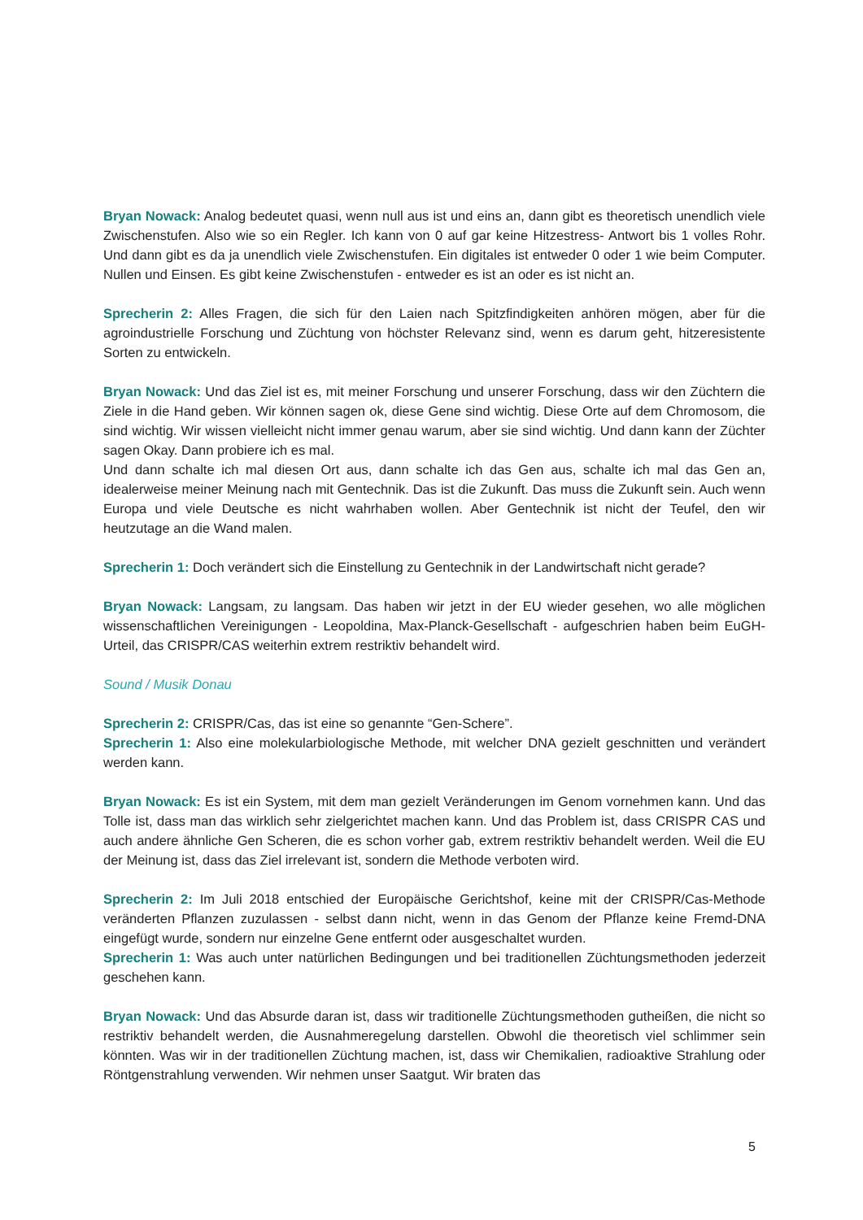Bryan Nowack: Analog bedeutet quasi, wenn null aus ist und eins an, dann gibt es theoretisch unendlich viele Zwischenstufen. Also wie so ein Regler. Ich kann von 0 auf gar keine Hitzestress- Antwort bis 1 volles Rohr. Und dann gibt es da ja unendlich viele Zwischenstufen. Ein digitales ist entweder 0 oder 1 wie beim Computer. Nullen und Einsen. Es gibt keine Zwischenstufen - entweder es ist an oder es ist nicht an.
Sprecherin 2: Alles Fragen, die sich für den Laien nach Spitzfindigkeiten anhören mögen, aber für die agroindustrielle Forschung und Züchtung von höchster Relevanz sind, wenn es darum geht, hitzeresistente Sorten zu entwickeln.
Bryan Nowack: Und das Ziel ist es, mit meiner Forschung und unserer Forschung, dass wir den Züchtern die Ziele in die Hand geben. Wir können sagen ok, diese Gene sind wichtig. Diese Orte auf dem Chromosom, die sind wichtig. Wir wissen vielleicht nicht immer genau warum, aber sie sind wichtig. Und dann kann der Züchter sagen Okay. Dann probiere ich es mal.
Und dann schalte ich mal diesen Ort aus, dann schalte ich das Gen aus, schalte ich mal das Gen an, idealerweise meiner Meinung nach mit Gentechnik. Das ist die Zukunft. Das muss die Zukunft sein. Auch wenn Europa und viele Deutsche es nicht wahrhaben wollen. Aber Gentechnik ist nicht der Teufel, den wir heutzutage an die Wand malen.
Sprecherin 1: Doch verändert sich die Einstellung zu Gentechnik in der Landwirtschaft nicht gerade?
Bryan Nowack: Langsam, zu langsam. Das haben wir jetzt in der EU wieder gesehen, wo alle möglichen wissenschaftlichen Vereinigungen - Leopoldina, Max-Planck-Gesellschaft - aufgeschrien haben beim EuGH-Urteil, das CRISPR/CAS weiterhin extrem restriktiv behandelt wird.
Sound / Musik Donau
Sprecherin 2: CRISPR/Cas, das ist eine so genannte “Gen-Schere”.
Sprecherin 1: Also eine molekularbiologische Methode, mit welcher DNA gezielt geschnitten und verändert werden kann.
Bryan Nowack: Es ist ein System, mit dem man gezielt Veränderungen im Genom vornehmen kann. Und das Tolle ist, dass man das wirklich sehr zielgerichtet machen kann. Und das Problem ist, dass CRISPR CAS und auch andere ähnliche Gen Scheren, die es schon vorher gab, extrem restriktiv behandelt werden. Weil die EU der Meinung ist, dass das Ziel irrelevant ist, sondern die Methode verboten wird.
Sprecherin 2: Im Juli 2018 entschied der Europäische Gerichtshof, keine mit der CRISPR/Cas-Methode veränderten Pflanzen zuzulassen - selbst dann nicht, wenn in das Genom der Pflanze keine Fremd-DNA eingefügt wurde, sondern nur einzelne Gene entfernt oder ausgeschaltet wurden.
Sprecherin 1: Was auch unter natürlichen Bedingungen und bei traditionellen Züchtungsmethoden jederzeit geschehen kann.
Bryan Nowack: Und das Absurde daran ist, dass wir traditionelle Züchtungsmethoden gutheißen, die nicht so restriktiv behandelt werden, die Ausnahmeregelung darstellen. Obwohl die theoretisch viel schlimmer sein könnten. Was wir in der traditionellen Züchtung machen, ist, dass wir Chemikalien, radioaktive Strahlung oder Röntgenstrahlung verwenden. Wir nehmen unser Saatgut. Wir braten das
5